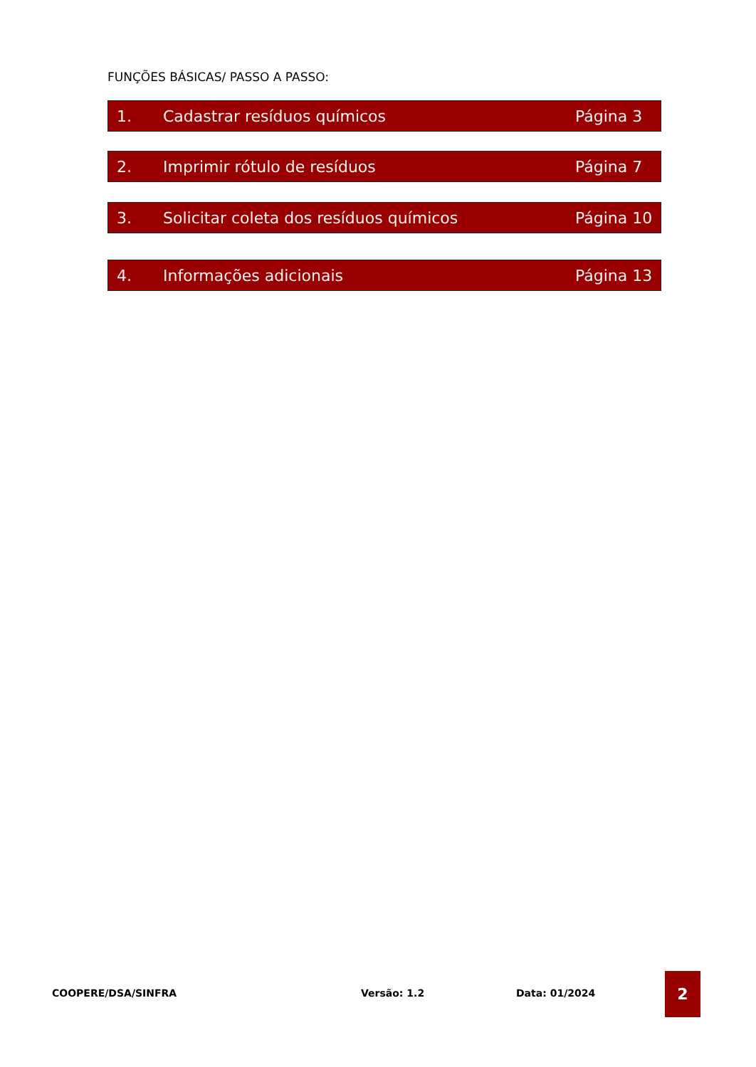FUNÇÕES BÁSICAS/ PASSO A PASSO:
1. Cadastrar resíduos químicos Página 3
2. Imprimir rótulo de resíduos Página 7
3. Solicitar coleta dos resíduos químicos Página 10
4. Informações adicionais Página 13
COOPERE/DSA/SINFRA Versão: 1.2 Data: 01/2024
2